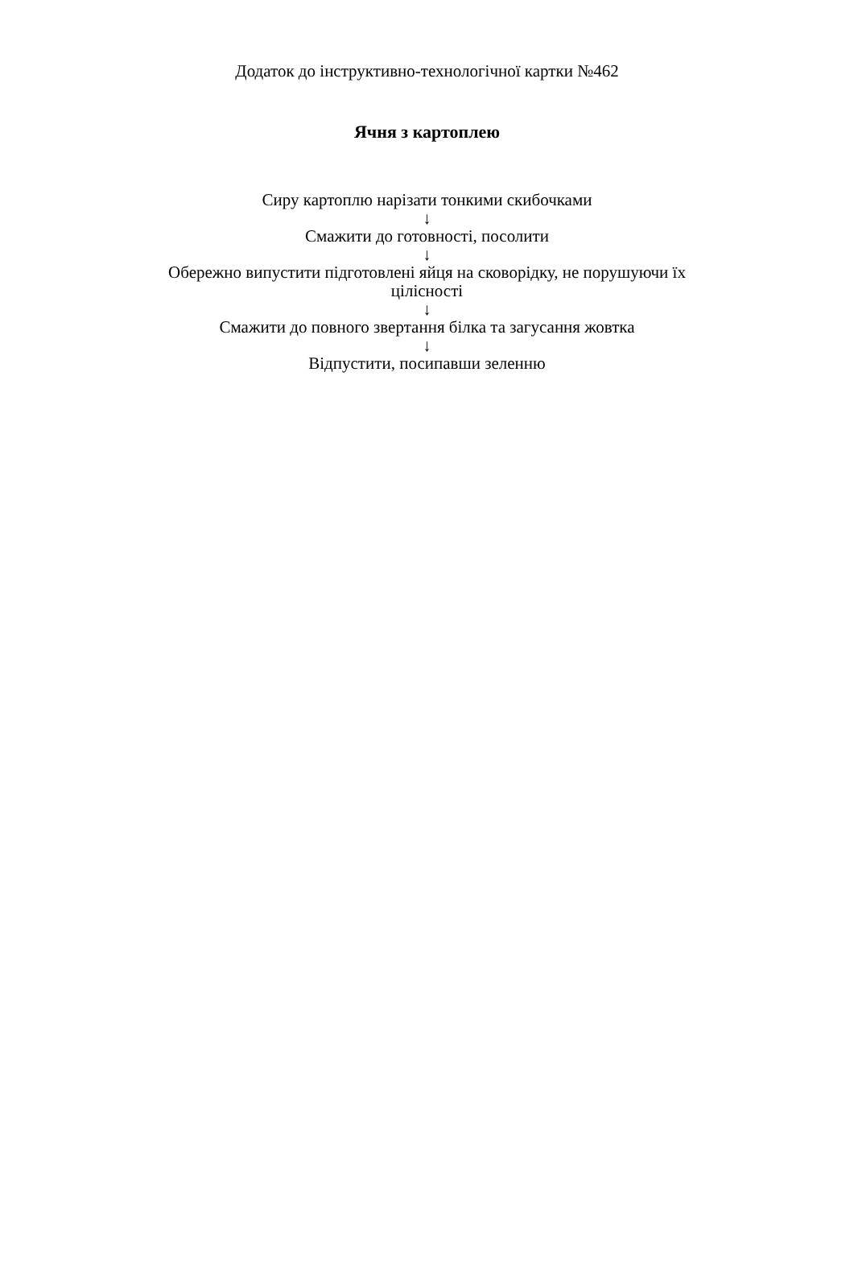Додаток до інструктивно-технологічної картки №462
Ячня з картоплею
Сиру картоплю нарізати тонкими скибочками
↓
Смажити до готовності, посолити
↓
Обережно випустити підготовлені яйця на сковорідку, не порушуючи їх цілісності
↓
Смажити до повного звертання білка та загусання жовтка
↓
Відпустити, посипавши зеленню